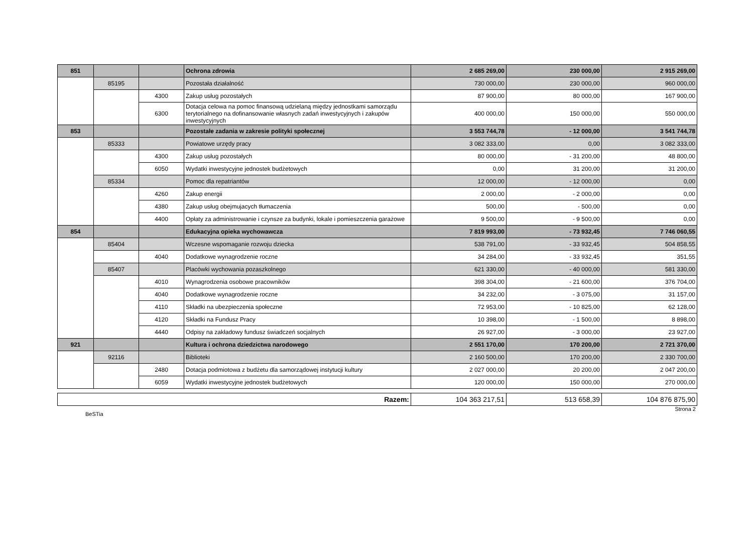| 851 | | | Ochrona zdrowia | 2 685 269,00 | 230 000,00 | 2 915 269,00 |
| | 85195 | | Pozostała działalność | 730 000,00 | 230 000,00 | 960 000,00 |
| | | 4300 | Zakup usług pozostałych | 87 900,00 | 80 000,00 | 167 900,00 |
| | | 6300 | Dotacja celowa na pomoc finansową udzielaną między jednostkami samorządu terytorialnego na dofinansowanie własnych zadań inwestycyjnych i zakupów inwestycyjnych | 400 000,00 | 150 000,00 | 550 000,00 |
| 853 | | | Pozostałe zadania w zakresie polityki społecznej | 3 553 744,78 | - 12 000,00 | 3 541 744,78 |
| | 85333 | | Powiatowe urzędy pracy | 3 082 333,00 | 0,00 | 3 082 333,00 |
| | | 4300 | Zakup usług pozostałych | 80 000,00 | - 31 200,00 | 48 800,00 |
| | | 6050 | Wydatki inwestycyjne jednostek budżetowych | 0,00 | 31 200,00 | 31 200,00 |
| | 85334 | | Pomoc dla repatriantów | 12 000,00 | - 12 000,00 | 0,00 |
| | | 4260 | Zakup energii | 2 000,00 | - 2 000,00 | 0,00 |
| | | 4380 | Zakup usług obejmujacych tłumaczenia | 500,00 | - 500,00 | 0,00 |
| | | 4400 | Opłaty za administrowanie i czynsze za budynki, lokale i pomieszczenia garażowe | 9 500,00 | - 9 500,00 | 0,00 |
| 854 | | | Edukacyjna opieka wychowawcza | 7 819 993,00 | - 73 932,45 | 7 746 060,55 |
| | 85404 | | Wczesne wspomaganie rozwoju dziecka | 538 791,00 | - 33 932,45 | 504 858,55 |
| | | 4040 | Dodatkowe wynagrodzenie roczne | 34 284,00 | - 33 932,45 | 351,55 |
| | 85407 | | Placówki wychowania pozaszkolnego | 621 330,00 | - 40 000,00 | 581 330,00 |
| | | 4010 | Wynagrodzenia osobowe pracowników | 398 304,00 | - 21 600,00 | 376 704,00 |
| | | 4040 | Dodatkowe wynagrodzenie roczne | 34 232,00 | - 3 075,00 | 31 157,00 |
| | | 4110 | Składki na ubezpieczenia społeczne | 72 953,00 | - 10 825,00 | 62 128,00 |
| | | 4120 | Składki na Fundusz Pracy | 10 398,00 | - 1 500,00 | 8 898,00 |
| | | 4440 | Odpisy na zakładowy fundusz świadczeń socjalnych | 26 927,00 | - 3 000,00 | 23 927,00 |
| 921 | | | Kultura i ochrona dziedzictwa narodowego | 2 551 170,00 | 170 200,00 | 2 721 370,00 |
| | 92116 | | Biblioteki | 2 160 500,00 | 170 200,00 | 2 330 700,00 |
| | | 2480 | Dotacja podmiotowa z budżetu dla samorządowej instytucji kultury | 2 027 000,00 | 20 200,00 | 2 047 200,00 |
| | | 6059 | Wydatki inwestycyjne jednostek budżetowych | 120 000,00 | 150 000,00 | 270 000,00 |
| Razem: | 104 363 217,51 | 513 658,39 | 104 876 875,90 |
BeSTia Strona 2